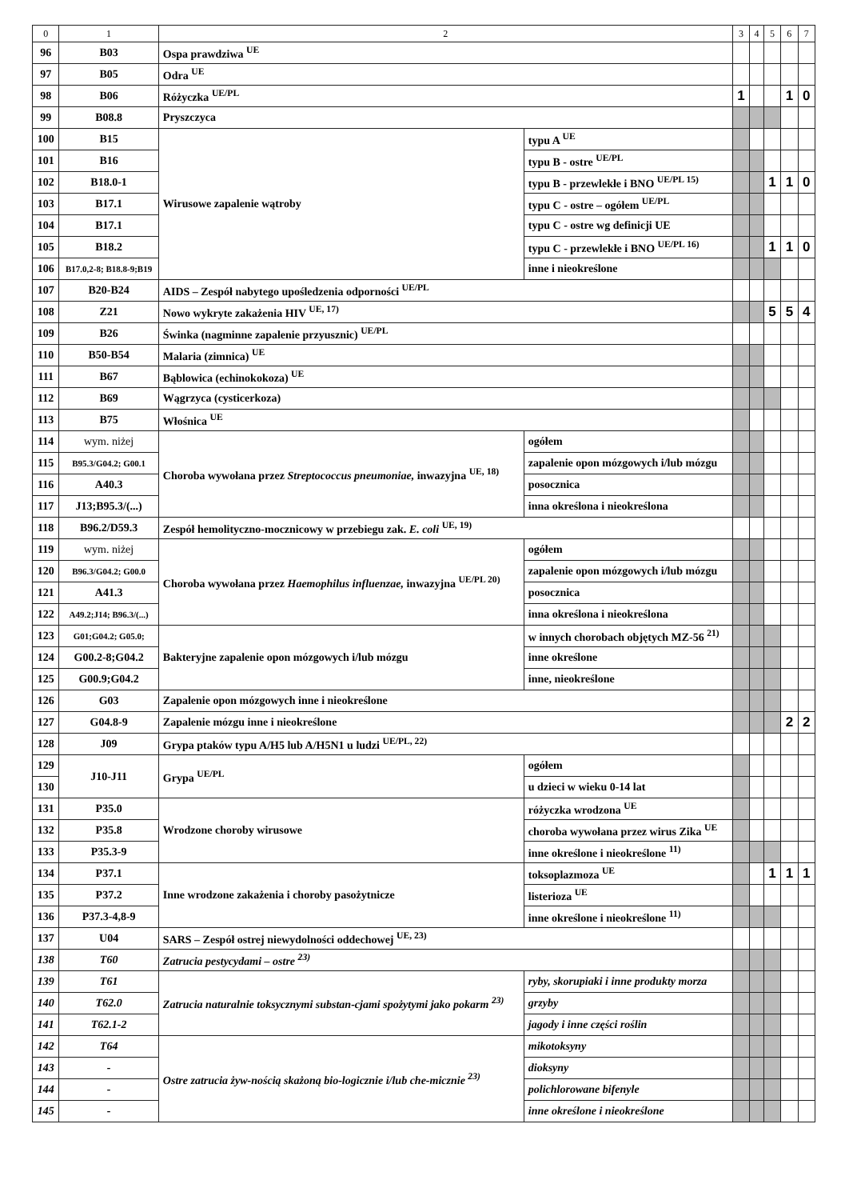| 0 | 1 | 2 | | 3 | 4 | 5 | 6 | 7 |
| --- | --- | --- | --- | --- | --- | --- | --- | --- |
| 96 | B03 | Ospa prawdziwa <sup>UE</sup> | | | | | | |
| 97 | B05 | Odra <sup>UE</sup> | | | | | | |
| 98 | B06 | Różyczka <sup>UE/PL</sup> | | 1 | | | 1 | 0 |
| 99 | B08.8 | Pryszczyca | | | | | | |
| 100 | B15 | Wirusowe zapalenie wątroby | typu A <sup>UE</sup> | | | | | |
| 101 | B16 | | typu B - ostre <sup>UE/PL</sup> | | | | | |
| 102 | B18.0-1 | | typu B - przewlekłe i BNO <sup>UE/PL 15)</sup> | | | 1 | 1 | 0 |
| 103 | B17.1 | | typu C - ostre – ogółem <sup>UE/PL</sup> | | | | | |
| 104 | B17.1 | | typu C - ostre wg definicji UE | | | | | |
| 105 | B18.2 | | typu C - przewlekłe i BNO <sup>UE/PL 16)</sup> | | | 1 | 1 | 0 |
| 106 | B17.0,2-8; B18.8-9;B19 | | inne i nieokreślone | | | | | |
| 107 | B20-B24 | AIDS – Zespół nabytego upośledzenia odporności <sup>UE/PL</sup> | | | | | | |
| 108 | Z21 | Nowo wykryte zakażenia HIV <sup>UE, 17)</sup> | | | | 5 | 5 | 4 |
| 109 | B26 | Świnka (nagminne zapalenie przyusznic) <sup>UE/PL</sup> | | | | | | |
| 110 | B50-B54 | Malaria (zimnica) <sup>UE</sup> | | | | | | |
| 111 | B67 | Bąblowica (echinokokoza) <sup>UE</sup> | | | | | | |
| 112 | B69 | Wągrzyca (cysticerkoza) | | | | | | |
| 113 | B75 | Włośnica <sup>UE</sup> | | | | | | |
| 114 | wym. niżej | Choroba wywołana przez Streptococcus pneumoniae, inwazyjna <sup>UE, 18)</sup> | ogółem | | | | | |
| 115 | B95.3/G04.2; G00.1 | | zapalenie opon mózgowych i/lub mózgu | | | | | |
| 116 | A40.3 | | posocznica | | | | | |
| 117 | J13;B95.3/(...) | | inna określona i nieokreślona | | | | | |
| 118 | B96.2/D59.3 | Zespół hemolityczno-mocznicowy w przebiegu zak. E. coli <sup>UE, 19)</sup> | | | | | | |
| 119 | wym. niżej | Choroba wywołana przez Haemophilus influenzae, inwazyjna <sup>UE/PL 20)</sup> | ogółem | | | | | |
| 120 | B96.3/G04.2; G00.0 | | zapalenie opon mózgowych i/lub mózgu | | | | | |
| 121 | A41.3 | | posocznica | | | | | |
| 122 | A49.2;J14; B96.3/(...) | | inna określona i nieokreślona | | | | | |
| 123 | G01;G04.2; G05.0; | Bakteryjne zapalenie opon mózgowych i/lub mózgu | w innych chorobach objętych MZ-56 <sup>21)</sup> | | | | | |
| 124 | G00.2-8;G04.2 | | inne określone | | | | | |
| 125 | G00.9;G04.2 | | inne, nieokreślone | | | | | |
| 126 | G03 | Zapalenie opon mózgowych inne i nieokreślone | | | | | | |
| 127 | G04.8-9 | Zapalenie mózgu inne i nieokreślone | | | | | 2 | 2 |
| 128 | J09 | Grypa ptaków typu A/H5 lub A/H5N1 u ludzi <sup>UE/PL, 22)</sup> | | | | | | |
| 129 | J10-J11 | Grypa <sup>UE/PL</sup> | ogółem | | | | | |
| 130 | | | u dzieci w wieku 0-14 lat | | | | | |
| 131 | P35.0 | Wrodzone choroby wirusowe | różyczka wrodzona <sup>UE</sup> | | | | | |
| 132 | P35.8 | | choroba wywołana przez wirus Zika <sup>UE</sup> | | | | | |
| 133 | P35.3-9 | | inne określone i nieokreślone <sup>11)</sup> | | | | | |
| 134 | P37.1 | Inne wrodzone zakażenia i choroby pasożytnicze | toksoplazmoza <sup>UE</sup> | | | 1 | 1 | 1 |
| 135 | P37.2 | | listerioza <sup>UE</sup> | | | | | |
| 136 | P37.3-4,8-9 | | inne określone i nieokreślone <sup>11)</sup> | | | | | |
| 137 | U04 | SARS – Zespół ostrej niewydolności oddechowej <sup>UE, 23)</sup> | | | | | | |
| 138 | T60 | Zatrucia pestycydami – ostre <sup>23)</sup> | | | | | | |
| 139 | T61 | Zatrucia naturalnie toksycznymi substan-cjami spożytymi jako pokarm <sup>23)</sup> | ryby, skorupiaki i inne produkty morza | | | | | |
| 140 | T62.0 | | grzyby | | | | | |
| 141 | T62.1-2 | | jagody i inne części roślin | | | | | |
| 142 | T64 | Ostre zatrucia żyw-nością skażoną bio-logicznie i/lub che-micznie <sup>23)</sup> | mikotoksyny | | | | | |
| 143 | - | | dioksyny | | | | | |
| 144 | - | | polichlorowane bifenyle | | | | | |
| 145 | - | | inne określone i nieokreślone | | | | | |